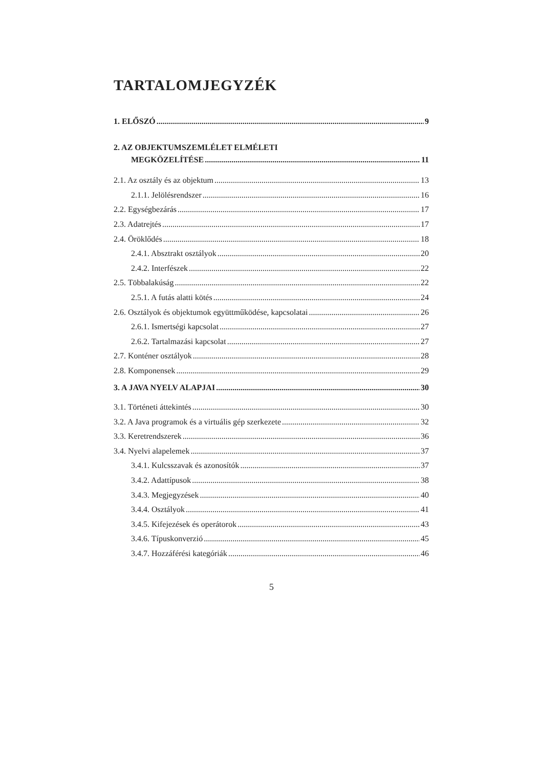TARTALOMJEGYZÉK
1. ELŐSZÓ 9
2. AZ OBJEKTUMSZEMLÉLET ELMÉLETI
MEGKÖZELÍTÉSE 11
2.1. Az osztály és az objektum 13
2.1.1. Jelölésrendszer 16
2.2. Egységbezárás 17
2.3. Adatrejtés 17
2.4. Öröklődés 18
2.4.1. Absztrakt osztályok 20
2.4.2. Interfészek 22
2.5. Többalakúság 22
2.5.1. A futás alatti kötés 24
2.6. Osztályok és objektumok együttműködése, kapcsolatai 26
2.6.1. Ismertségi kapcsolat 27
2.6.2. Tartalmazási kapcsolat 27
2.7. Konténer osztályok 28
2.8. Komponensek 29
3. A JAVA NYELV ALAPJAI 30
3.1. Történeti áttekintés 30
3.2. A Java programok és a virtuális gép szerkezete 32
3.3. Keretrendszerek 36
3.4. Nyelvi alapelemek 37
3.4.1. Kulcsszavak és azonosítók 37
3.4.2. Adattípusok 38
3.4.3. Megjegyzések 40
3.4.4. Osztályok 41
3.4.5. Kifejezések és operátorok 43
3.4.6. Típuskonverzió 45
3.4.7. Hozzáférési kategóriák 46
5